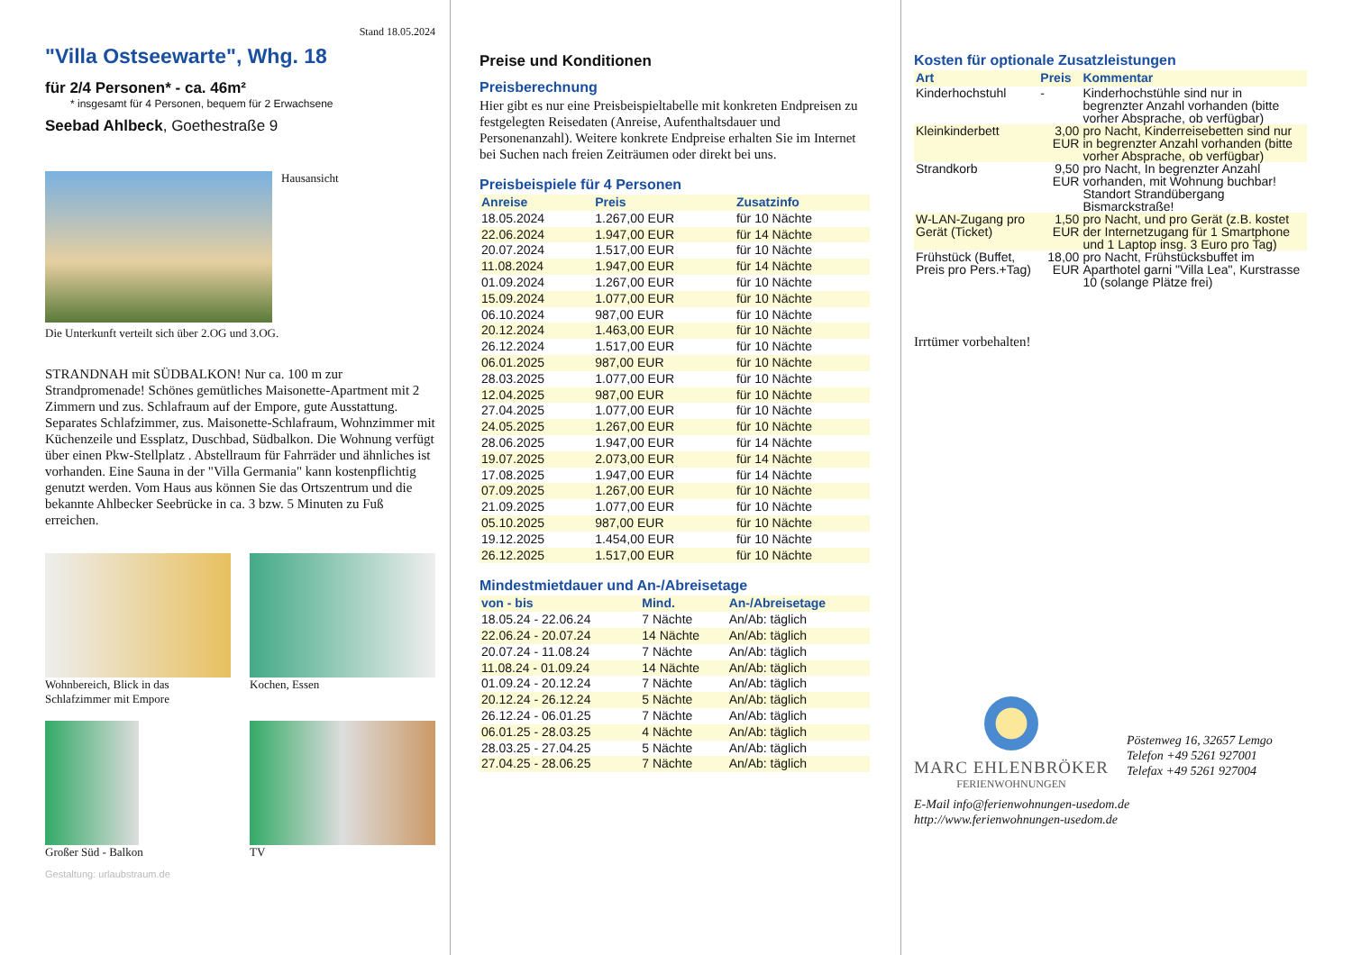Stand 18.05.2024
"Villa Ostseewarte", Whg. 18
für 2/4 Personen* - ca. 46m²
* insgesamt für 4 Personen, bequem für 2 Erwachsene
Seebad Ahlbeck, Goethestraße 9
Hausansicht
Die Unterkunft verteilt sich über 2.OG und 3.OG.
STRANDNAH mit SÜDBALKON! Nur ca. 100 m zur Strandpromenade! Schönes gemütliches Maisonette-Apartment mit 2 Zimmern und zus. Schlafraum auf der Empore, gute Ausstattung. Separates Schlafzimmer, zus. Maisonette-Schlafraum, Wohnzimmer mit Küchenzeile und Essplatz, Duschbad, Südbalkon. Die Wohnung verfügt über einen Pkw-Stellplatz . Abstellraum für Fahrräder und ähnliches ist vorhanden. Eine Sauna in der "Villa Germania" kann kostenpflichtig genutzt werden. Vom Haus aus können Sie das Ortszentrum und die bekannte Ahlbecker Seebrücke in ca. 3 bzw. 5 Minuten zu Fuß erreichen.
Wohnbereich, Blick in das Schlafzimmer mit Empore
Kochen, Essen
Großer Süd - Balkon TV
Gestaltung: urlaubstraum.de
Preise und Konditionen
Preisberechnung
Hier gibt es nur eine Preisbeispieltabelle mit konkreten Endpreisen zu festgelegten Reisedaten (Anreise, Aufenthaltsdauer und Personenanzahl). Weitere konkrete Endpreise erhalten Sie im Internet bei Suchen nach freien Zeiträumen oder direkt bei uns.
Preisbeispiele für 4 Personen
| Anreise | Preis | Zusatzinfo |
| --- | --- | --- |
| 18.05.2024 | 1.267,00 EUR | für 10 Nächte |
| 22.06.2024 | 1.947,00 EUR | für 14 Nächte |
| 20.07.2024 | 1.517,00 EUR | für 10 Nächte |
| 11.08.2024 | 1.947,00 EUR | für 14 Nächte |
| 01.09.2024 | 1.267,00 EUR | für 10 Nächte |
| 15.09.2024 | 1.077,00 EUR | für 10 Nächte |
| 06.10.2024 | 987,00 EUR | für 10 Nächte |
| 20.12.2024 | 1.463,00 EUR | für 10 Nächte |
| 26.12.2024 | 1.517,00 EUR | für 10 Nächte |
| 06.01.2025 | 987,00 EUR | für 10 Nächte |
| 28.03.2025 | 1.077,00 EUR | für 10 Nächte |
| 12.04.2025 | 987,00 EUR | für 10 Nächte |
| 27.04.2025 | 1.077,00 EUR | für 10 Nächte |
| 24.05.2025 | 1.267,00 EUR | für 10 Nächte |
| 28.06.2025 | 1.947,00 EUR | für 14 Nächte |
| 19.07.2025 | 2.073,00 EUR | für 14 Nächte |
| 17.08.2025 | 1.947,00 EUR | für 14 Nächte |
| 07.09.2025 | 1.267,00 EUR | für 10 Nächte |
| 21.09.2025 | 1.077,00 EUR | für 10 Nächte |
| 05.10.2025 | 987,00 EUR | für 10 Nächte |
| 19.12.2025 | 1.454,00 EUR | für 10 Nächte |
| 26.12.2025 | 1.517,00 EUR | für 10 Nächte |
Mindestmietdauer und An-/Abreisetage
| von - bis | Mind. | An-/Abreisetage |
| --- | --- | --- |
| 18.05.24 - 22.06.24 | 7 Nächte | An/Ab: täglich |
| 22.06.24 - 20.07.24 | 14 Nächte | An/Ab: täglich |
| 20.07.24 - 11.08.24 | 7 Nächte | An/Ab: täglich |
| 11.08.24 - 01.09.24 | 14 Nächte | An/Ab: täglich |
| 01.09.24 - 20.12.24 | 7 Nächte | An/Ab: täglich |
| 20.12.24 - 26.12.24 | 5 Nächte | An/Ab: täglich |
| 26.12.24 - 06.01.25 | 7 Nächte | An/Ab: täglich |
| 06.01.25 - 28.03.25 | 4 Nächte | An/Ab: täglich |
| 28.03.25 - 27.04.25 | 5 Nächte | An/Ab: täglich |
| 27.04.25 - 28.06.25 | 7 Nächte | An/Ab: täglich |
Kosten für optionale Zusatzleistungen
| Art | Preis | Kommentar |
| --- | --- | --- |
| Kinderhochstuhl | - | Kinderhochstühle sind nur in begrenzter Anzahl vorhanden (bitte vorher Absprache, ob verfügbar) |
| Kleinkinderbett | 3,00 EUR | pro Nacht, Kinderreisebetten sind nur in begrenzter Anzahl vorhanden (bitte vorher Absprache, ob verfügbar) |
| Strandkorb | 9,50 EUR | pro Nacht, In begrenzter Anzahl vorhanden, mit Wohnung buchbar! Standort Strandübergang Bismarckstraße! |
| W-LAN-Zugang pro Gerät (Ticket) | 1,50 EUR | pro Nacht, und pro Gerät (z.B. kostet der Internetzugang für 1 Smartphone und 1 Laptop insg. 3 Euro pro Tag) |
| Frühstück (Buffet, Preis pro Pers.+Tag) | 18,00 EUR | pro Nacht, Frühstücksbuffet im Aparthotel garni "Villa Lea", Kurstrasse 10 (solange Plätze frei) |
Irrtümer vorbehalten!
MARC EHLENBRÖKER
FERIENWOHNUNGEN
Pöstenweg 16, 32657 Lemgo
Telefon +49 5261 927001
Telefax +49 5261 927004
E-Mail info@ferienwohnungen-usedom.de
http://www.ferienwohnungen-usedom.de